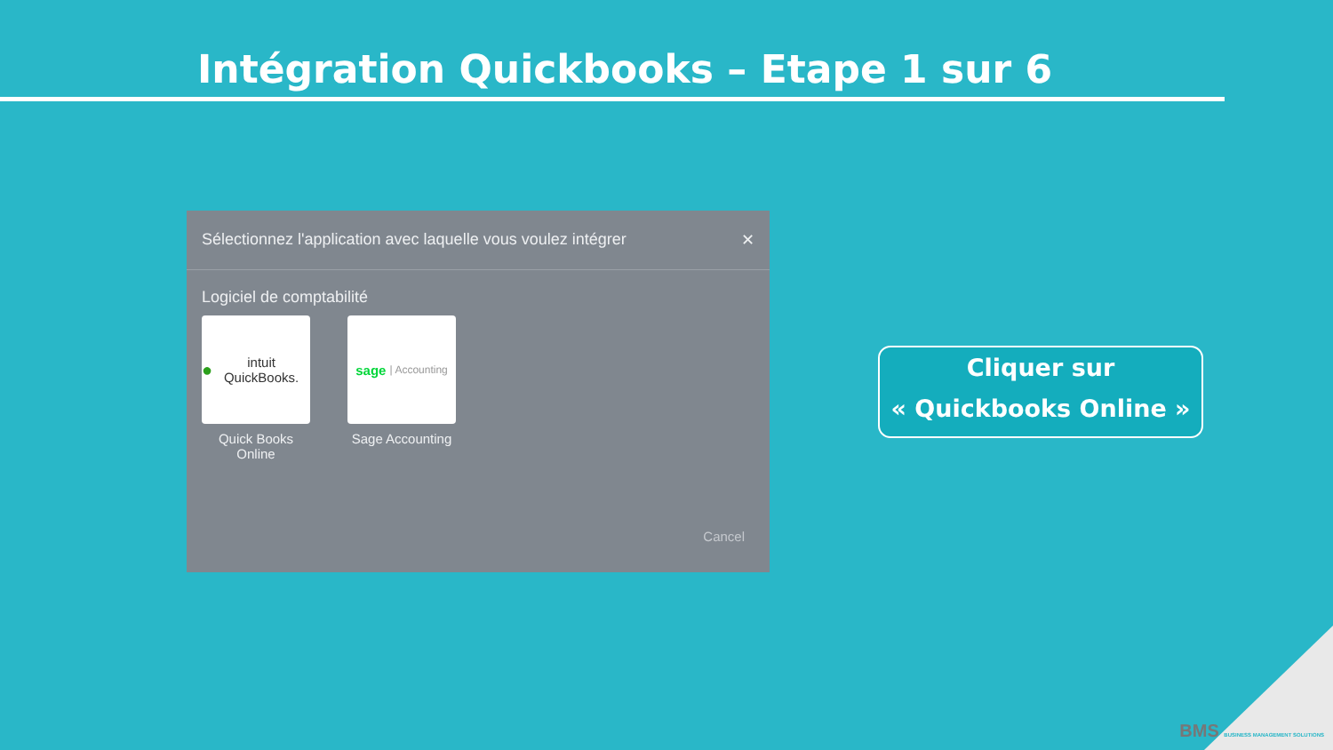Intégration Quickbooks – Etape 1 sur 6
Sélectionnez l'application avec laquelle vous voulez intégrer ✕
Logiciel de comptabilité
● intuit QuickBooks.
Quick Books Online
sage | Accounting
Sage Accounting
Cancel
Cliquer sur
« Quickbooks Online »
BMS BUSINESS MANAGEMENT SOLUTIONS